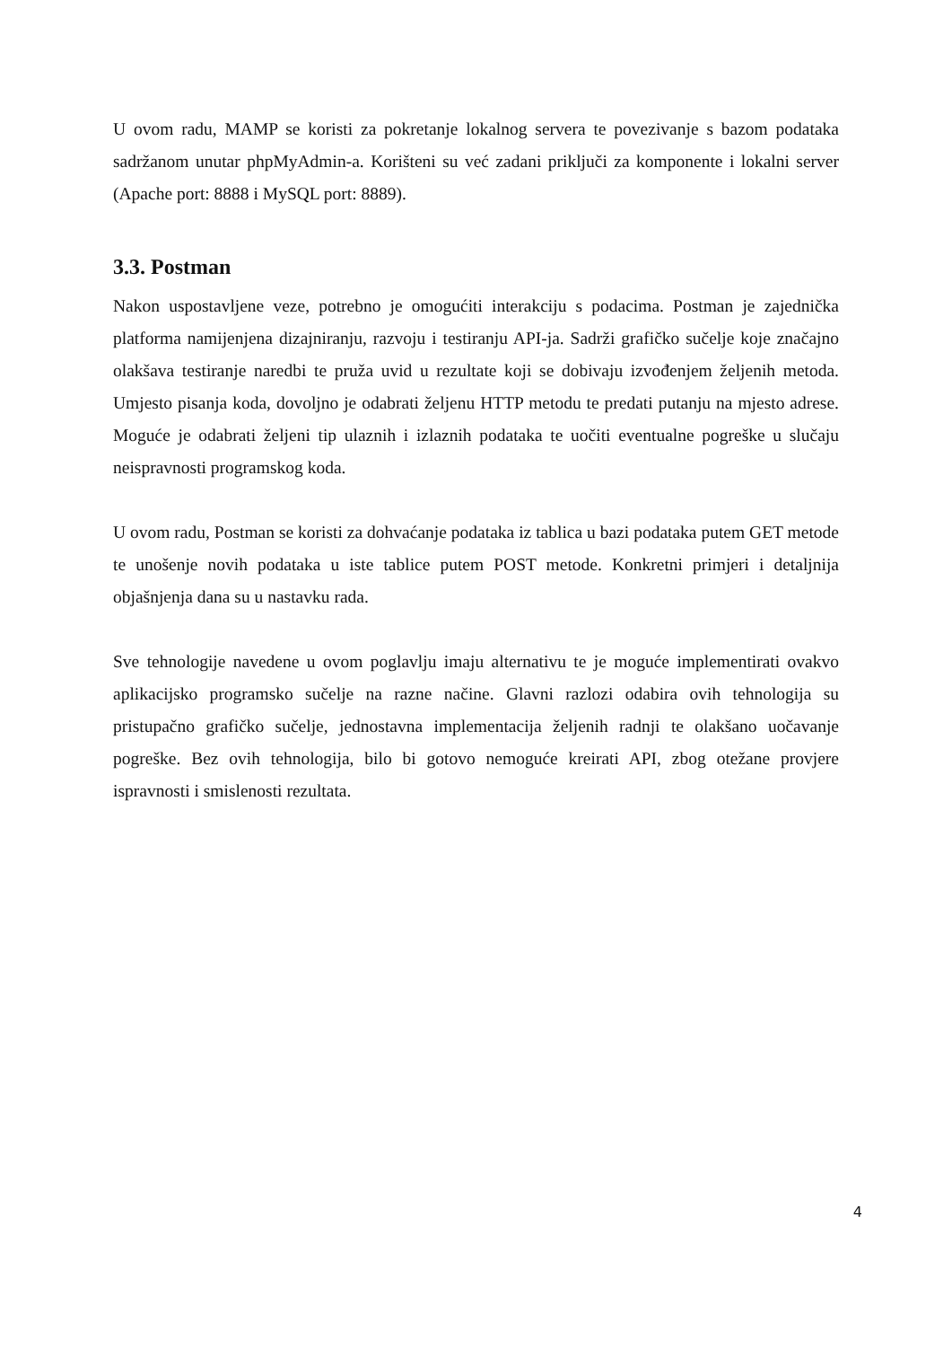U ovom radu, MAMP se koristi za pokretanje lokalnog servera te povezivanje s bazom podataka sadržanom unutar phpMyAdmin-a. Korišteni su već zadani priključi za komponente i lokalni server (Apache port: 8888 i MySQL port: 8889).
3.3. Postman
Nakon uspostavljene veze, potrebno je omogućiti interakciju s podacima. Postman je zajednička platforma namijenjena dizajniranju, razvoju i testiranju API-ja. Sadrži grafičko sučelje koje značajno olakšava testiranje naredbi te pruža uvid u rezultate koji se dobivaju izvođenjem željenih metoda. Umjesto pisanja koda, dovoljno je odabrati željenu HTTP metodu te predati putanju na mjesto adrese. Moguće je odabrati željeni tip ulaznih i izlaznih podataka te uočiti eventualne pogreške u slučaju neispravnosti programskog koda.
U ovom radu, Postman se koristi za dohvaćanje podataka iz tablica u bazi podataka putem GET metode te unošenje novih podataka u iste tablice putem POST metode. Konkretni primjeri i detaljnija objašnjenja dana su u nastavku rada.
Sve tehnologije navedene u ovom poglavlju imaju alternativu te je moguće implementirati ovakvo aplikacijsko programsko sučelje na razne načine. Glavni razlozi odabira ovih tehnologija su pristupačno grafičko sučelje, jednostavna implementacija željenih radnji te olakšano uočavanje pogreške. Bez ovih tehnologija, bilo bi gotovo nemoguće kreirati API, zbog otežane provjere ispravnosti i smislenosti rezultata.
4